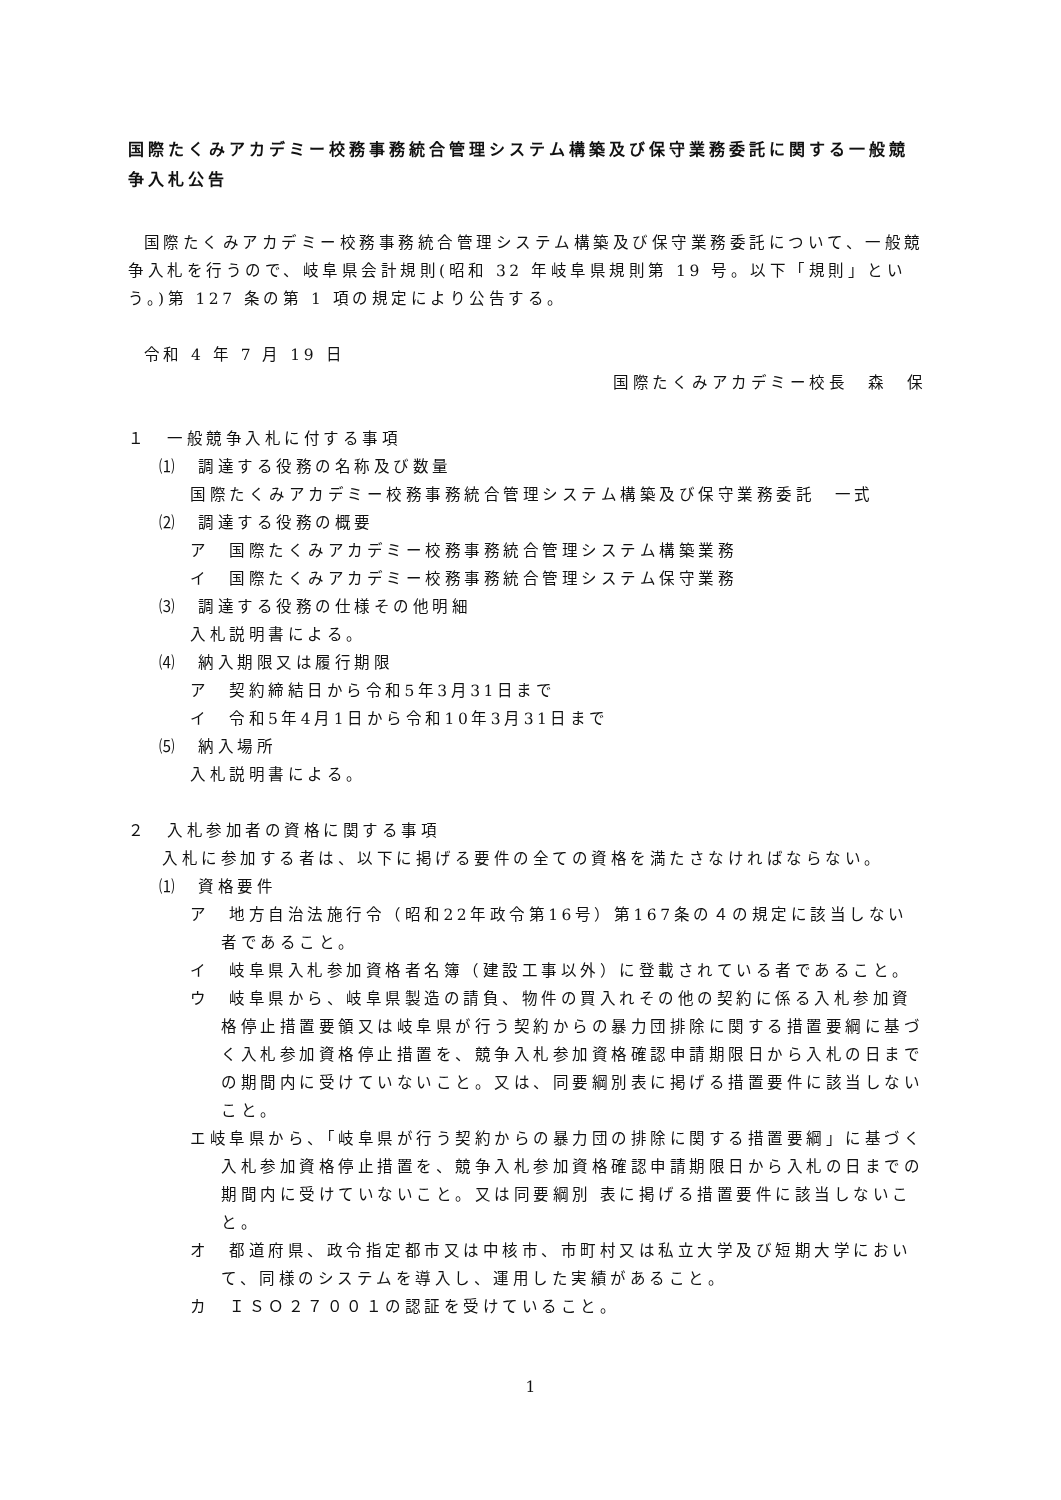国際たくみアカデミー校務事務統合管理システム構築及び保守業務委託に関する一般競争入札公告
国際たくみアカデミー校務事務統合管理システム構築及び保守業務委託について、一般競争入札を行うので、岐阜県会計規則(昭和 32 年岐阜県規則第 19 号。以下「規則」という。)第 127 条の第 1 項の規定により公告する。
令和 4 年 7 月 19 日
国際たくみアカデミー校長　森　保
１　一般競争入札に付する事項
⑴　調達する役務の名称及び数量
国際たくみアカデミー校務事務統合管理システム構築及び保守業務委託　一式
⑵　調達する役務の概要
ア　国際たくみアカデミー校務事務統合管理システム構築業務
イ　国際たくみアカデミー校務事務統合管理システム保守業務
⑶　調達する役務の仕様その他明細
入札説明書による。
⑷　納入期限又は履行期限
ア　契約締結日から令和5年3月31日まで
イ　令和5年4月1日から令和10年3月31日まで
⑸　納入場所
入札説明書による。
２　入札参加者の資格に関する事項
入札に参加する者は、以下に掲げる要件の全ての資格を満たさなければならない。
⑴　資格要件
ア　地方自治法施行令（昭和22年政令第16号）第167条の４の規定に該当しない者であること。
イ　岐阜県入札参加資格者名簿（建設工事以外）に登載されている者であること。
ウ　岐阜県から、岐阜県製造の請負、物件の買入れその他の契約に係る入札参加資格停止措置要領又は岐阜県が行う契約からの暴力団排除に関する措置要綱に基づく入札参加資格停止措置を、競争入札参加資格確認申請期限日から入札の日までの期間内に受けていないこと。又は、同要綱別表に掲げる措置要件に該当しないこと。
エ岐阜県から、「岐阜県が行う契約からの暴力団の排除に関する措置要綱」に基づく入札参加資格停止措置を、競争入札参加資格確認申請期限日から入札の日までの期間内に受けていないこと。又は同要綱別 表に掲げる措置要件に該当しないこと。
オ　都道府県、政令指定都市又は中核市、市町村又は私立大学及び短期大学において、同様のシステムを導入し、運用した実績があること。
カ　ＩＳＯ２７００１の認証を受けていること。
1